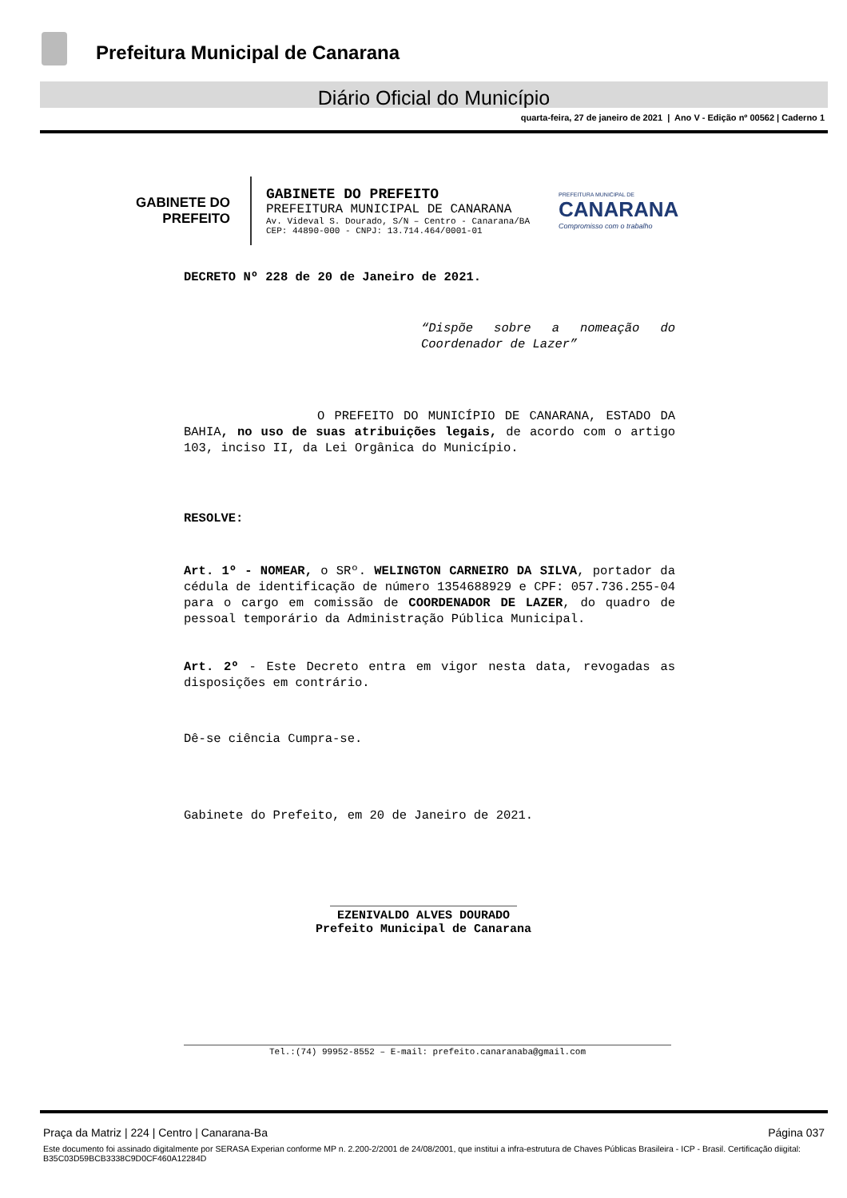Prefeitura Municipal de Canarana
Diário Oficial do Município
quarta-feira, 27 de janeiro de 2021 | Ano V - Edição nº 00562 | Caderno 1
GABINETE DO
PREFEITO
GABINETE DO PREFEITO
PREFEITURA MUNICIPAL DE CANARANA
Av. Videval S. Dourado, S/N – Centro - Canarana/BA
CEP: 44890-000 - CNPJ: 13.714.464/0001-01
PREFEITURA MUNICIPAL DE
CANARANA
Compromisso com o trabalho
DECRETO Nº 228 de 20 de Janeiro de 2021.
“Dispõe sobre a nomeação do Coordenador de Lazer”
O PREFEITO DO MUNICÍPIO DE CANARANA, ESTADO DA BAHIA, no uso de suas atribuições legais, de acordo com o artigo 103, inciso II, da Lei Orgânica do Município.
RESOLVE:
Art. 1º - NOMEAR, o SRº. WELINGTON CARNEIRO DA SILVA, portador da cédula de identificação de número 1354688929 e CPF: 057.736.255-04 para o cargo em comissão de COORDENADOR DE LAZER, do quadro de pessoal temporário da Administração Pública Municipal.
Art. 2º - Este Decreto entra em vigor nesta data, revogadas as disposições em contrário.
Dê-se ciência Cumpra-se.
Gabinete do Prefeito, em 20 de Janeiro de 2021.
__________________________
EZENIVALDO ALVES DOURADO
Prefeito Municipal de Canarana
Tel.:(74) 99952-8552 – E-mail: prefeito.canaranaba@gmail.com
Praça da Matriz | 224 | Centro | Canarana-Ba Página 037
Este documento foi assinado digitalmente por SERASA Experian conforme MP n. 2.200-2/2001 de 24/08/2001, que institui a infra-estrutura de Chaves Públicas Brasileira - ICP - Brasil. Certificação diigital: B35C03D59BCB3338C9D0CF460A12284D